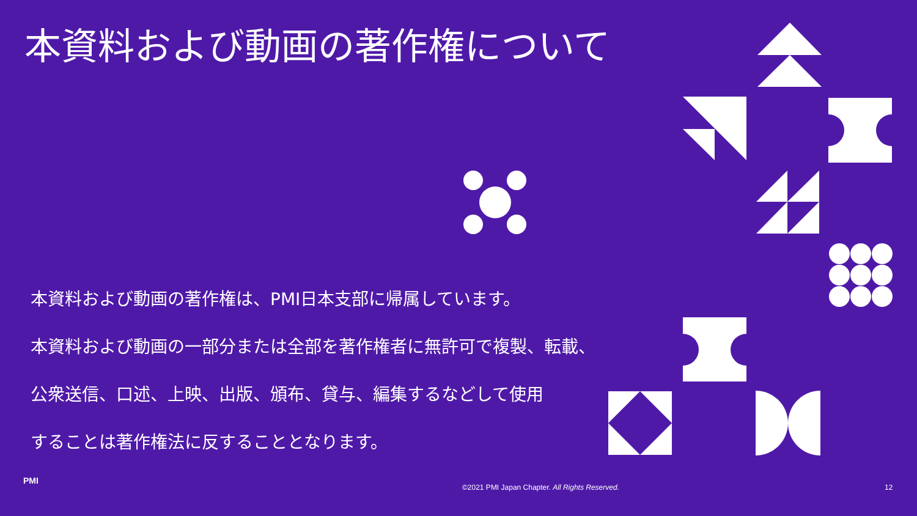本資料および動画の著作権について
本資料および動画の著作権は、PMI日本支部に帰属しています。
本資料および動画の一部分または全部を著作権者に無許可で複製、転載、
公衆送信、口述、上映、出版、頒布、貸与、編集するなどして使用
することは著作権法に反することとなります。
PMI
©2021 PMI Japan Chapter. All Rights Reserved. 12